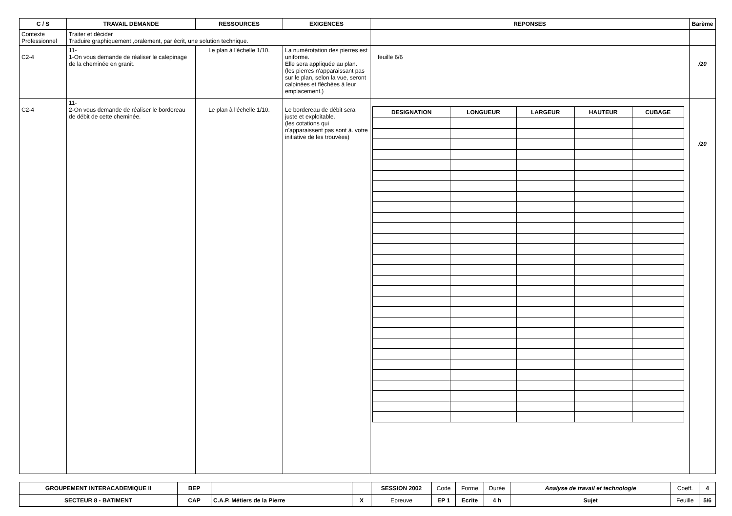| C / S | TRAVAIL DEMANDE | RESSOURCES | EXIGENCES | REPONSES | Barème |
| --- | --- | --- | --- | --- | --- |
| Contexte Professionnel | Traiter et décider Traduire graphiquement ,oralement, par écrit, une solution technique. | | | | |
| C2-4 | 11- 1-On vous demande de réaliser le calepinage de la cheminée en granit. | Le plan à l'échelle 1/10. | La numérotation des pierres est uniforme. Elle sera appliquée au plan. (les pierres n'apparaissant pas sur le plan, selon la vue, seront calpinées et fléchées à leur emplacement.) | feuille 6/6 | /20 |
| C2-4 | 11- 2-On vous demande de réaliser le bordereau de débit de cette cheminée. | Le plan à l'échelle 1/10. | Le bordereau de débit sera juste et exploitable. (les cotations qui n'apparaissent pas sont à. votre initiative de les trouvées) | / DESIGNATION / LONGUEUR / LARGEUR / HAUTEUR / CUBAGE / / --- / --- / --- / --- / --- / | /20 |
| GROUPEMENT INTERACADEMIQUE II | BEP | | | SESSION 2002 | Code | Forme | Durée | Analyse de travail et technologie | Coeff. | 4 |
| SECTEUR 8 - BATIMENT | CAP | C.A.P. Métiers de la Pierre | X | Epreuve | EP 1 | Ecrite | 4 h | Sujet | Feuille | 5/6 |